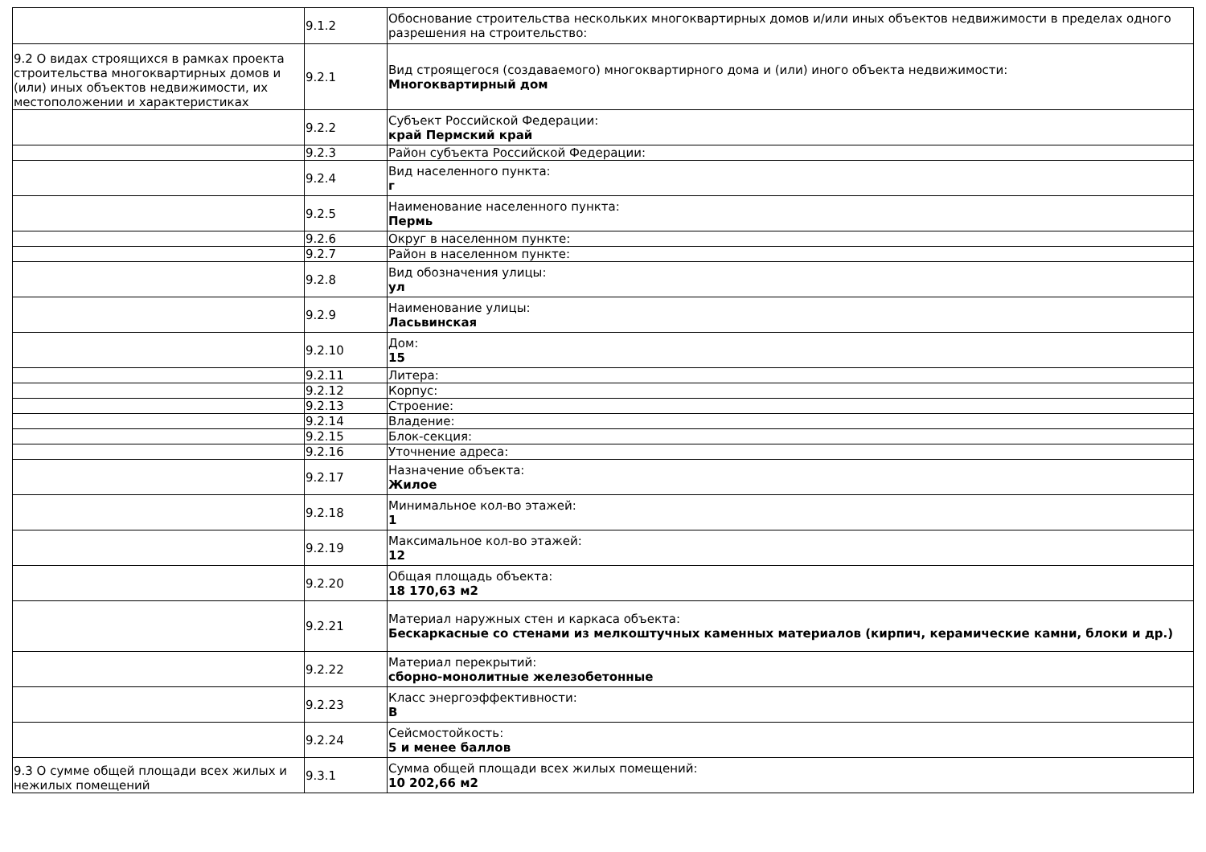| | 9.1.2 | Обоснование строительства нескольких многоквартирных домов и/или иных объектов недвижимости в пределах одного разрешения на строительство: |
| 9.2 О видах строящихся в рамках проекта строительства многоквартирных домов и (или) иных объектов недвижимости, их местоположении и характеристиках | 9.2.1 | Вид строящегося (создаваемого) многоквартирного дома и (или) иного объекта недвижимости: Многоквартирный дом |
| | 9.2.2 | Субъект Российской Федерации: край Пермский край |
| | 9.2.3 | Район субъекта Российской Федерации: |
| | 9.2.4 | Вид населенного пункта: г |
| | 9.2.5 | Наименование населенного пункта: Пермь |
| | 9.2.6 | Округ в населенном пункте: |
| | 9.2.7 | Район в населенном пункте: |
| | 9.2.8 | Вид обозначения улицы: ул |
| | 9.2.9 | Наименование улицы: Ласьвинская |
| | 9.2.10 | Дом: 15 |
| | 9.2.11 | Литера: |
| | 9.2.12 | Корпус: |
| | 9.2.13 | Строение: |
| | 9.2.14 | Владение: |
| | 9.2.15 | Блок-секция: |
| | 9.2.16 | Уточнение адреса: |
| | 9.2.17 | Назначение объекта: Жилое |
| | 9.2.18 | Минимальное кол-во этажей: 1 |
| | 9.2.19 | Максимальное кол-во этажей: 12 |
| | 9.2.20 | Общая площадь объекта: 18 170,63 м2 |
| | 9.2.21 | Материал наружных стен и каркаса объекта: Бескаркасные со стенами из мелкоштучных каменных материалов (кирпич, керамические камни, блоки и др.) |
| | 9.2.22 | Материал перекрытий: сборно-монолитные железобетонные |
| | 9.2.23 | Класс энергоэффективности: В |
| | 9.2.24 | Сейсмостойкость: 5 и менее баллов |
| 9.3 О сумме общей площади всех жилых и нежилых помещений | 9.3.1 | Сумма общей площади всех жилых помещений: 10 202,66 м2 |